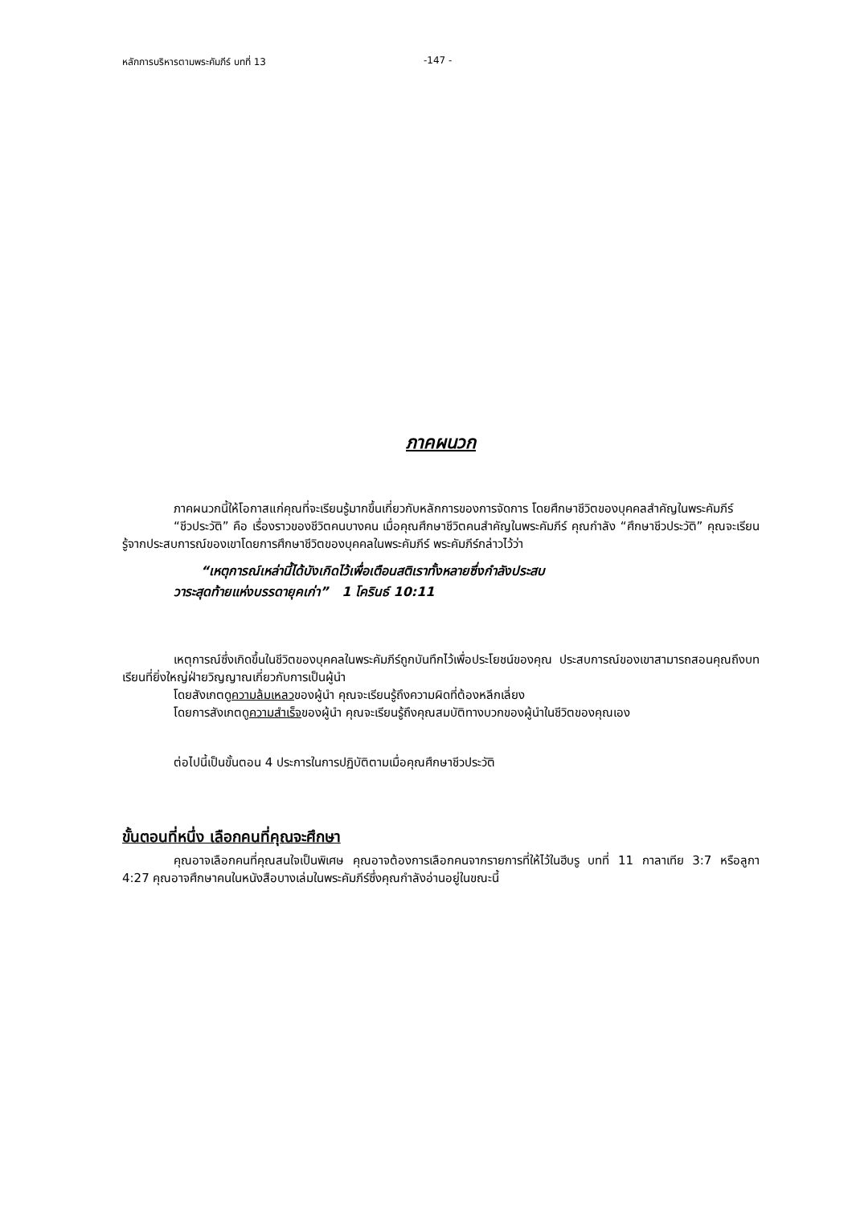หลักการบริหารตามพระคัมภีร์ บทที่ 13 -147 -
ภาคผนวก
ภาคผนวกนี้ให้โอกาสแก่คุณที่จะเรียนรู้มากขึ้นเกี่ยวกับหลักการของการจัดการ โดยศึกษาชีวิตของบุคคลสำคัญในพระคัมภีร์
“ชีวประวัติ” คือ เรื่องราวของชีวิตคนบางคน เมื่อคุณศึกษาชีวิตคนสำคัญในพระคัมภีร์ คุณกำลัง “ศึกษาชีวประวัติ” คุณจะเรียนรู้จากประสบการณ์ของเขาโดยการศึกษาชีวิตของบุคคลในพระคัมภีร์ พระคัมภีร์กล่าวไว้ว่า
“เหตุการณ์เหล่านี้ได้บังเกิดไว้เพื่อเตือนสติเราทั้งหลายซึ่งกำลังประสบ
วาระสุดท้ายแห่งบรรดายุคเก่า” 1 โครินธ์ 10:11
เหตุการณ์ซึ่งเกิดขึ้นในชีวิตของบุคคลในพระคัมภีร์ถูกบันทึกไว้เพื่อประโยชน์ของคุณ ประสบการณ์ของเขาสามารถสอนคุณถึงบทเรียนที่ยิ่งใหญ่ฝ่ายวิญญาณเกี่ยวกับการเป็นผู้นำ
โดยสังเกตดูความล้มเหลวของผู้นำ คุณจะเรียนรู้ถึงความผิดที่ต้องหลีกเลี่ยง
โดยการสังเกตดูความสำเร็จของผู้นำ คุณจะเรียนรู้ถึงคุณสมบัติทางบวกของผู้นำในชีวิตของคุณเอง
ต่อไปนี้เป็นขั้นตอน 4 ประการในการปฏิบัติตามเมื่อคุณศึกษาชีวประวัติ
ขั้นตอนที่หนึ่ง เลือกคนที่คุณจะศึกษา
คุณอาจเลือกคนที่คุณสนใจเป็นพิเศษ คุณอาจต้องการเลือกคนจากรายการที่ให้ไว้ในฮีบรู บทที่ 11 กาลาเทีย 3:7 หรือลูกา 4:27 คุณอาจศึกษาคนในหนังสือบางเล่มในพระคัมภีร์ซึ่งคุณกำลังอ่านอยู่ในขณะนี้